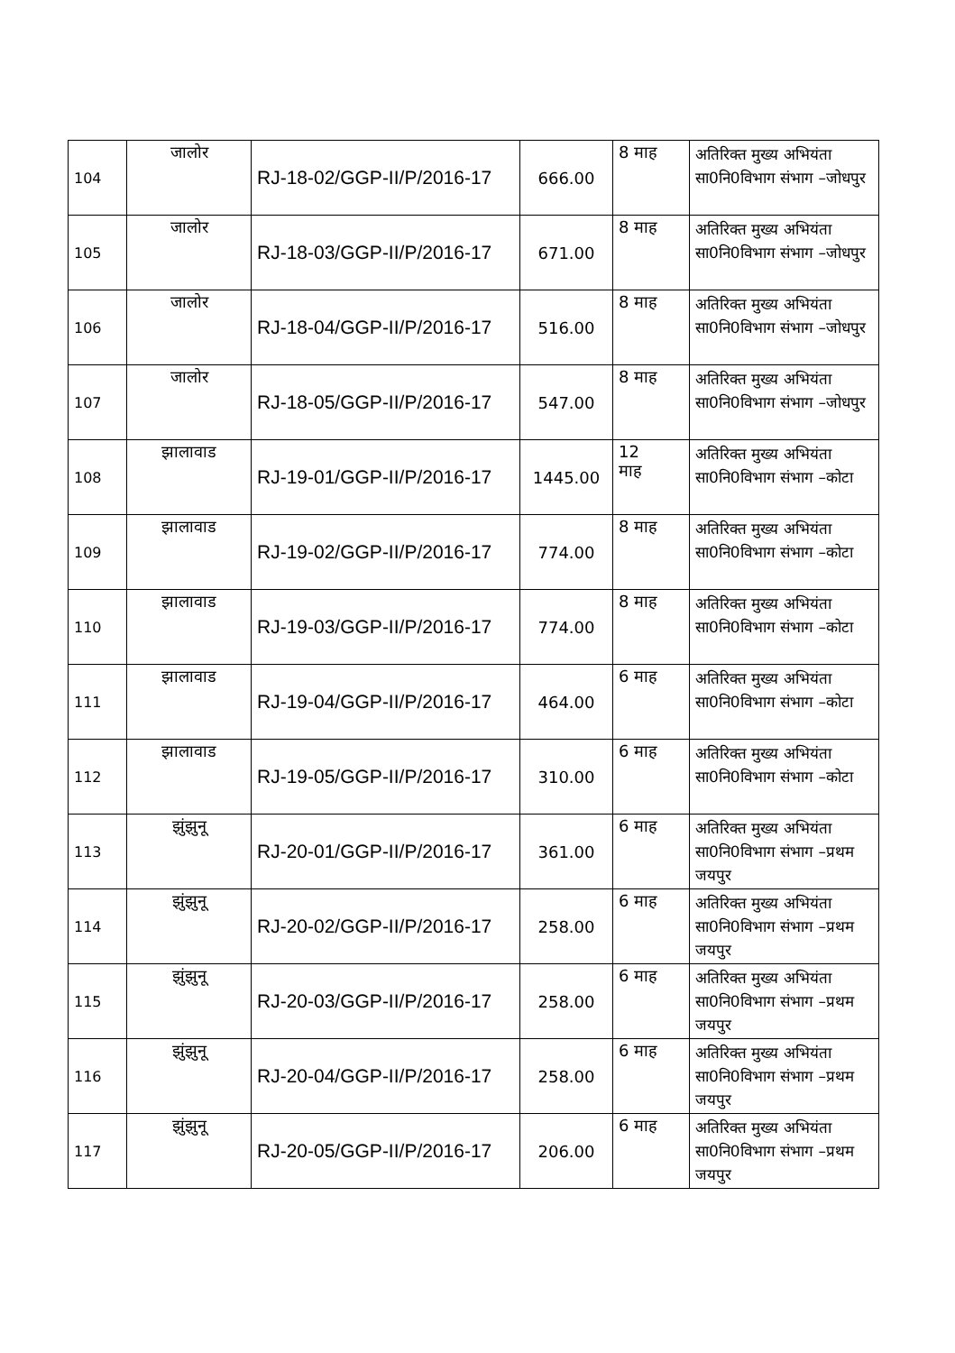| 104 | जालोर | RJ-18-02/GGP-II/P/2016-17 | 666.00 | 8 माह | अतिरिक्त मुख्य अभियंता सा0नि0विभाग संभाग –जोधपुर |
| 105 | जालोर | RJ-18-03/GGP-II/P/2016-17 | 671.00 | 8 माह | अतिरिक्त मुख्य अभियंता सा0नि0विभाग संभाग –जोधपुर |
| 106 | जालोर | RJ-18-04/GGP-II/P/2016-17 | 516.00 | 8 माह | अतिरिक्त मुख्य अभियंता सा0नि0विभाग संभाग –जोधपुर |
| 107 | जालोर | RJ-18-05/GGP-II/P/2016-17 | 547.00 | 8 माह | अतिरिक्त मुख्य अभियंता सा0नि0विभाग संभाग –जोधपुर |
| 108 | झालावाड | RJ-19-01/GGP-II/P/2016-17 | 1445.00 | 12 माह | अतिरिक्त मुख्य अभियंता सा0नि0विभाग संभाग –कोटा |
| 109 | झालावाड | RJ-19-02/GGP-II/P/2016-17 | 774.00 | 8 माह | अतिरिक्त मुख्य अभियंता सा0नि0विभाग संभाग –कोटा |
| 110 | झालावाड | RJ-19-03/GGP-II/P/2016-17 | 774.00 | 8 माह | अतिरिक्त मुख्य अभियंता सा0नि0विभाग संभाग –कोटा |
| 111 | झालावाड | RJ-19-04/GGP-II/P/2016-17 | 464.00 | 6 माह | अतिरिक्त मुख्य अभियंता सा0नि0विभाग संभाग –कोटा |
| 112 | झालावाड | RJ-19-05/GGP-II/P/2016-17 | 310.00 | 6 माह | अतिरिक्त मुख्य अभियंता सा0नि0विभाग संभाग –कोटा |
| 113 | झुंझुनू | RJ-20-01/GGP-II/P/2016-17 | 361.00 | 6 माह | अतिरिक्त मुख्य अभियंता सा0नि0विभाग संभाग –प्रथम जयपुर |
| 114 | झुंझुनू | RJ-20-02/GGP-II/P/2016-17 | 258.00 | 6 माह | अतिरिक्त मुख्य अभियंता सा0नि0विभाग संभाग –प्रथम जयपुर |
| 115 | झुंझुनू | RJ-20-03/GGP-II/P/2016-17 | 258.00 | 6 माह | अतिरिक्त मुख्य अभियंता सा0नि0विभाग संभाग –प्रथम जयपुर |
| 116 | झुंझुनू | RJ-20-04/GGP-II/P/2016-17 | 258.00 | 6 माह | अतिरिक्त मुख्य अभियंता सा0नि0विभाग संभाग –प्रथम जयपुर |
| 117 | झुंझुनू | RJ-20-05/GGP-II/P/2016-17 | 206.00 | 6 माह | अतिरिक्त मुख्य अभियंता सा0नि0विभाग संभाग –प्रथम जयपुर |